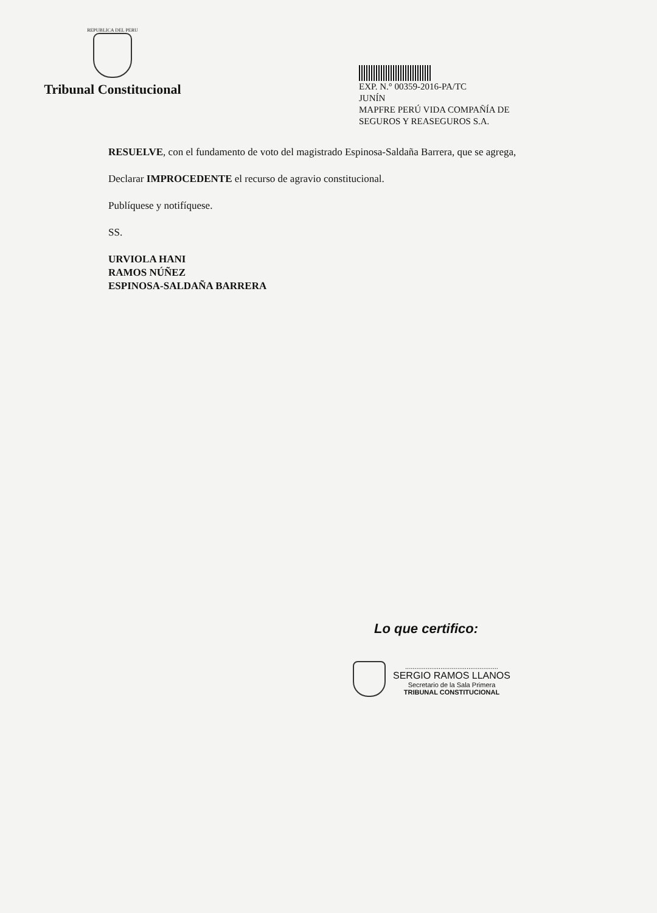REPUBLICA DEL PERU
Tribunal Constitucional
EXP. N.° 00359-2016-PA/TC
JUNÍN
MAPFRE PERÚ VIDA COMPAÑÍA DE SEGUROS Y REASEGUROS S.A.
RESUELVE, con el fundamento de voto del magistrado Espinosa-Saldaña Barrera, que se agrega,
Declarar IMPROCEDENTE el recurso de agravio constitucional.
Publíquese y notifíquese.
SS.
URVIOLA HANI
RAMOS NÚÑEZ
ESPINOSA-SALDAÑA BARRERA
Lo que certifico:
..................................................
SERGIO RAMOS LLANOS
Secretario de la Sala Primera
TRIBUNAL CONSTITUCIONAL